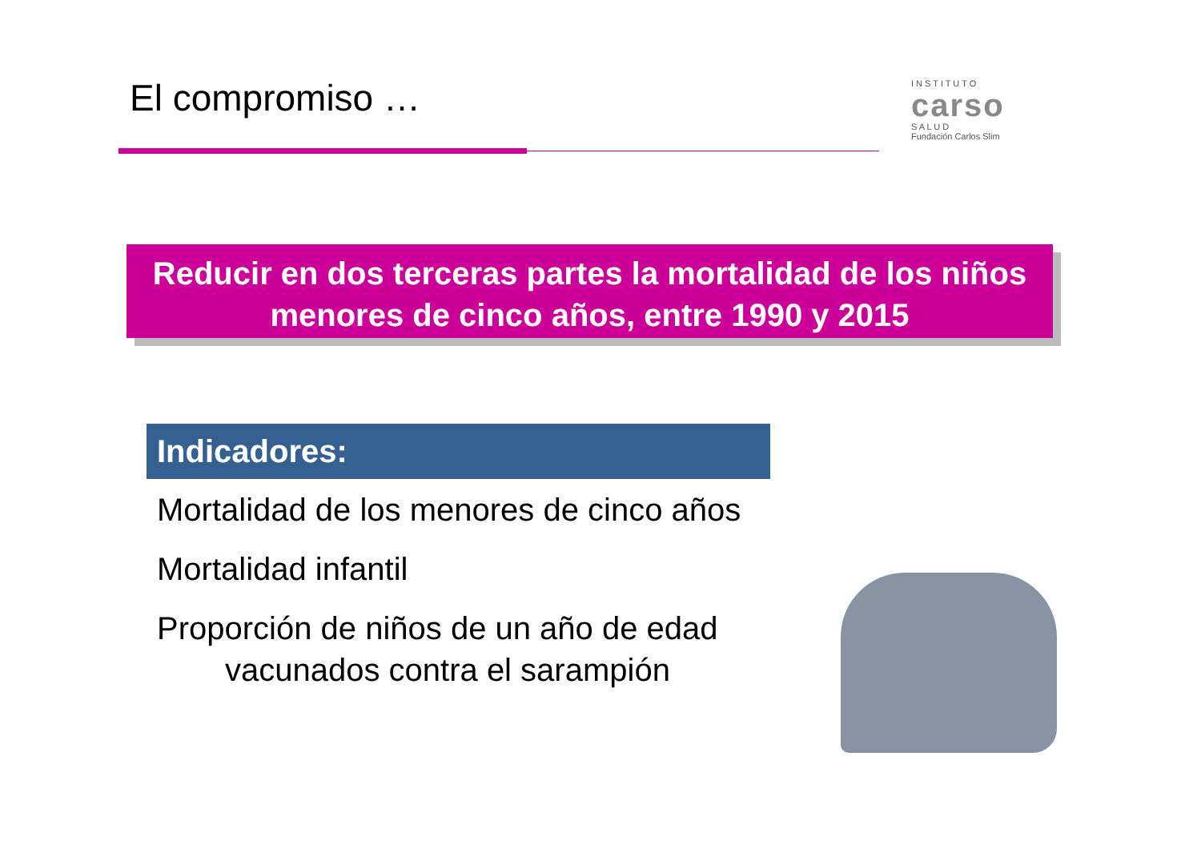El compromiso …
I N S T I T U T O
carso
S A L U D
Fundación Carlos Slim
Reducir en dos terceras partes la mortalidad de los niños menores de cinco años, entre 1990 y 2015
Indicadores:
Mortalidad de los menores de cinco años
Mortalidad infantil
Proporción de niños de un año de edad vacunados contra el sarampión